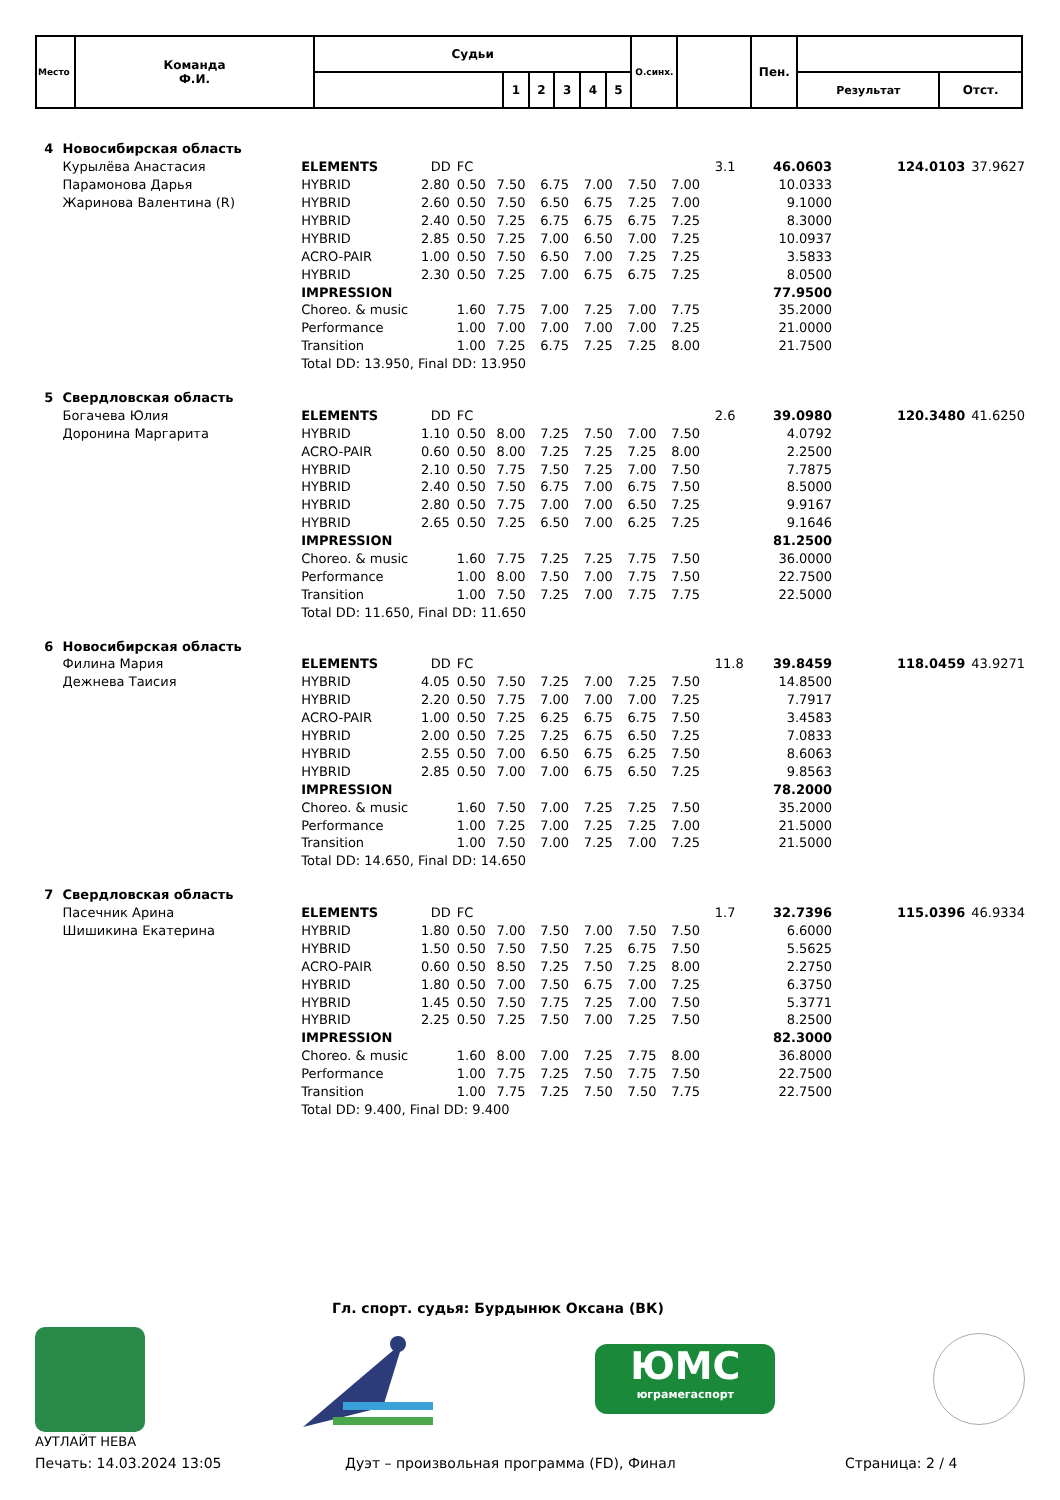| Место | Команда Ф.И. | Судьи | | | | | | О.синх. | | Пен. | | |
| | | | 1 | 2 | 3 | 4 | 5 | | | | Результат | Отст. |
| 4 | Новосибирская область | | | | | | | | | | | | | |
| | Курылёва Анастасия | ELEMENTS | DD | FC | | | | | | 3.1 | 46.0603 | | 124.0103 | 37.9627 |
| | Парамонова Дарья | HYBRID | 2.80 | 0.50 | 7.50 | 6.75 | 7.00 | 7.50 | 7.00 | | 10.0333 | | | |
| | Жаринова Валентина (R) | HYBRID | 2.60 | 0.50 | 7.50 | 6.50 | 6.75 | 7.25 | 7.00 | | 9.1000 | | | |
| | | HYBRID | 2.40 | 0.50 | 7.25 | 6.75 | 6.75 | 6.75 | 7.25 | | 8.3000 | | | |
| | | HYBRID | 2.85 | 0.50 | 7.25 | 7.00 | 6.50 | 7.00 | 7.25 | | 10.0937 | | | |
| | | ACRO-PAIR | 1.00 | 0.50 | 7.50 | 6.50 | 7.00 | 7.25 | 7.25 | | 3.5833 | | | |
| | | HYBRID | 2.30 | 0.50 | 7.25 | 7.00 | 6.75 | 6.75 | 7.25 | | 8.0500 | | | |
| | | IMPRESSION | | | | | | | | | 77.9500 | | | |
| | | Choreo. & music | | 1.60 | 7.75 | 7.00 | 7.25 | 7.00 | 7.75 | | 35.2000 | | | |
| | | Performance | | 1.00 | 7.00 | 7.00 | 7.00 | 7.00 | 7.25 | | 21.0000 | | | |
| | | Transition | | 1.00 | 7.25 | 6.75 | 7.25 | 7.25 | 8.00 | | 21.7500 | | | |
| | | Total DD: 13.950, Final DD: 13.950 | | | | | | | | | | | | |
| 5 | Свердловская область | | | | | | | | | | | | | |
| | Богачева Юлия | ELEMENTS | DD | FC | | | | | | 2.6 | 39.0980 | | 120.3480 | 41.6250 |
| | Доронина Маргарита | HYBRID | 1.10 | 0.50 | 8.00 | 7.25 | 7.50 | 7.00 | 7.50 | | 4.0792 | | | |
| | | ACRO-PAIR | 0.60 | 0.50 | 8.00 | 7.25 | 7.25 | 7.25 | 8.00 | | 2.2500 | | | |
| | | HYBRID | 2.10 | 0.50 | 7.75 | 7.50 | 7.25 | 7.00 | 7.50 | | 7.7875 | | | |
| | | HYBRID | 2.40 | 0.50 | 7.50 | 6.75 | 7.00 | 6.75 | 7.50 | | 8.5000 | | | |
| | | HYBRID | 2.80 | 0.50 | 7.75 | 7.00 | 7.00 | 6.50 | 7.25 | | 9.9167 | | | |
| | | HYBRID | 2.65 | 0.50 | 7.25 | 6.50 | 7.00 | 6.25 | 7.25 | | 9.1646 | | | |
| | | IMPRESSION | | | | | | | | | 81.2500 | | | |
| | | Choreo. & music | | 1.60 | 7.75 | 7.25 | 7.25 | 7.75 | 7.50 | | 36.0000 | | | |
| | | Performance | | 1.00 | 8.00 | 7.50 | 7.00 | 7.75 | 7.50 | | 22.7500 | | | |
| | | Transition | | 1.00 | 7.50 | 7.25 | 7.00 | 7.75 | 7.75 | | 22.5000 | | | |
| | | Total DD: 11.650, Final DD: 11.650 | | | | | | | | | | | | |
| 6 | Новосибирская область | | | | | | | | | | | | | |
| | Филина Мария | ELEMENTS | DD | FC | | | | | | 11.8 | 39.8459 | | 118.0459 | 43.9271 |
| | Дежнева Таисия | HYBRID | 4.05 | 0.50 | 7.50 | 7.25 | 7.00 | 7.25 | 7.50 | | 14.8500 | | | |
| | | HYBRID | 2.20 | 0.50 | 7.75 | 7.00 | 7.00 | 7.00 | 7.25 | | 7.7917 | | | |
| | | ACRO-PAIR | 1.00 | 0.50 | 7.25 | 6.25 | 6.75 | 6.75 | 7.50 | | 3.4583 | | | |
| | | HYBRID | 2.00 | 0.50 | 7.25 | 7.25 | 6.75 | 6.50 | 7.25 | | 7.0833 | | | |
| | | HYBRID | 2.55 | 0.50 | 7.00 | 6.50 | 6.75 | 6.25 | 7.50 | | 8.6063 | | | |
| | | HYBRID | 2.85 | 0.50 | 7.00 | 7.00 | 6.75 | 6.50 | 7.25 | | 9.8563 | | | |
| | | IMPRESSION | | | | | | | | | 78.2000 | | | |
| | | Choreo. & music | | 1.60 | 7.50 | 7.00 | 7.25 | 7.25 | 7.50 | | 35.2000 | | | |
| | | Performance | | 1.00 | 7.25 | 7.00 | 7.25 | 7.25 | 7.00 | | 21.5000 | | | |
| | | Transition | | 1.00 | 7.50 | 7.00 | 7.25 | 7.00 | 7.25 | | 21.5000 | | | |
| | | Total DD: 14.650, Final DD: 14.650 | | | | | | | | | | | | |
| 7 | Свердловская область | | | | | | | | | | | | | |
| | Пасечник Арина | ELEMENTS | DD | FC | | | | | | 1.7 | 32.7396 | | 115.0396 | 46.9334 |
| | Шишикина Екатерина | HYBRID | 1.80 | 0.50 | 7.00 | 7.50 | 7.00 | 7.50 | 7.50 | | 6.6000 | | | |
| | | HYBRID | 1.50 | 0.50 | 7.50 | 7.50 | 7.25 | 6.75 | 7.50 | | 5.5625 | | | |
| | | ACRO-PAIR | 0.60 | 0.50 | 8.50 | 7.25 | 7.50 | 7.25 | 8.00 | | 2.2750 | | | |
| | | HYBRID | 1.80 | 0.50 | 7.00 | 7.50 | 6.75 | 7.00 | 7.25 | | 6.3750 | | | |
| | | HYBRID | 1.45 | 0.50 | 7.50 | 7.75 | 7.25 | 7.00 | 7.50 | | 5.3771 | | | |
| | | HYBRID | 2.25 | 0.50 | 7.25 | 7.50 | 7.00 | 7.25 | 7.50 | | 8.2500 | | | |
| | | IMPRESSION | | | | | | | | | 82.3000 | | | |
| | | Choreo. & music | | 1.60 | 8.00 | 7.00 | 7.25 | 7.75 | 8.00 | | 36.8000 | | | |
| | | Performance | | 1.00 | 7.75 | 7.25 | 7.50 | 7.75 | 7.50 | | 22.7500 | | | |
| | | Transition | | 1.00 | 7.75 | 7.25 | 7.50 | 7.50 | 7.75 | | 22.7500 | | | |
| | | Total DD: 9.400, Final DD: 9.400 | | | | | | | | | | | | |
Гл. спорт. судья: Бурдынюк Оксана (ВК)
ЮМС
юграмегаспорт
АУТЛАЙТ НЕВА
Печать: 14.03.2024 13:05 Дуэт – произвольная программа (FD), Финал Страница: 2 / 4